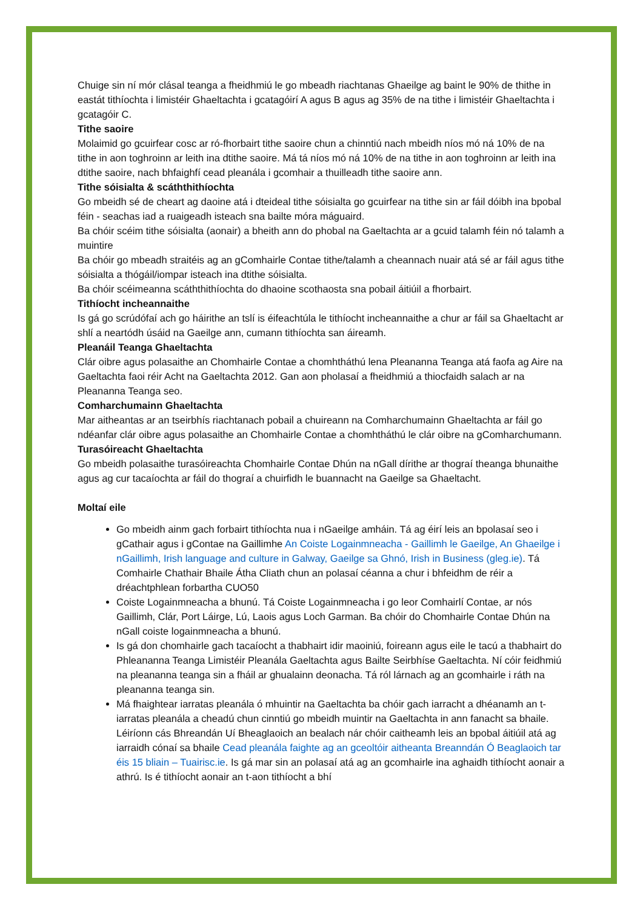Chuige sin ní mór clásal teanga a fheidhmiú le go mbeadh riachtanas Ghaeilge ag baint le 90% de thithe in eastát tithíochta i limistéir Ghaeltachta i gcatagóirí A agus B agus ag 35% de na tithe i limistéir Ghaeltachta i gcatagóir C.
Tithe saoire
Molaimid go gcuirfear cosc ar ró-fhorbairt tithe saoire chun a chinntiú nach mbeidh níos mó ná 10% de na tithe in aon toghroinn ar leith ina dtithe saoire. Má tá níos mó ná 10% de na tithe in aon toghroinn ar leith ina dtithe saoire, nach bhfaighfí cead pleanála i gcomhair a thuilleadh tithe saoire ann.
Tithe sóisialta & scáththithíochta
Go mbeidh sé de cheart ag daoine atá i dteideal tithe sóisialta go gcuirfear na tithe sin ar fáil dóibh ina bpobal féin - seachas iad a ruaigeadh isteach sna bailte móra máguaird.
Ba chóir scéim tithe sóisialta (aonair) a bheith ann do phobal na Gaeltachta ar a gcuid talamh féin nó talamh a muintire
Ba chóir go mbeadh straitéis ag an gComhairle Contae tithe/talamh a cheannach nuair atá sé ar fáil agus tithe sóisialta a thógáil/iompar isteach ina dtithe sóisialta.
Ba chóir scéimeanna scáththithíochta do dhaoine scothaosta sna pobail áitiúil a fhorbairt.
Tithíocht incheannaithe
Is gá go scrúdófaí ach go háirithe an tslí is éifeachtúla le tithíocht incheannaithe a chur ar fáil sa Ghaeltacht ar shlí a neartódh úsáid na Gaeilge ann, cumann tithíochta san áireamh.
Pleanáil Teanga Ghaeltachta
Clár oibre agus polasaithe an Chomhairle Contae a chomhtháthú lena Pleananna Teanga atá faofa ag Aire na Gaeltachta faoi réir Acht na Gaeltachta 2012. Gan aon pholasaí a fheidhmiú a thiocfaidh salach ar na Pleananna Teanga seo.
Comharchumainn Ghaeltachta
Mar aitheantas ar an tseirbhís riachtanach pobail a chuireann na Comharchumainn Ghaeltachta ar fáil go ndéanfar clár oibre agus polasaithe an Chomhairle Contae a chomhtháthú le clár oibre na gComharchumann.
Turasóireacht Ghaeltachta
Go mbeidh polasaithe turasóireachta Chomhairle Contae Dhún na nGall dírithe ar thograí theanga bhunaithe agus ag cur tacaíochta ar fáil do thograí a chuirfidh le buannacht na Gaeilge sa Ghaeltacht.
Moltaí eile
Go mbeidh ainm gach forbairt tithíochta nua i nGaeilge amháin. Tá ag éirí leis an bpolasaí seo i gCathair agus i gContae na Gaillimhe An Coiste Logainmneacha - Gaillimh le Gaeilge, An Ghaeilge i nGaillimh, Irish language and culture in Galway, Gaeilge sa Ghnó, Irish in Business (gleg.ie). Tá Comhairle Chathair Bhaile Átha Cliath chun an polasaí céanna a chur i bhfeidhm de réir a dréachtphlean forbartha CUO50
Coiste Logainmneacha a bhunú. Tá Coiste Logainmneacha i go leor Comhairlí Contae, ar nós Gaillimh, Clár, Port Láirge, Lú, Laois agus Loch Garman. Ba chóir do Chomhairle Contae Dhún na nGall coiste logainmneacha a bhunú.
Is gá don chomhairle gach tacaíocht a thabhairt idir maoiniú, foireann agus eile le tacú a thabhairt do Phleananna Teanga Limistéir Pleanála Gaeltachta agus Bailte Seirbhíse Gaeltachta. Ní cóir feidhmiú na pleananna teanga sin a fháil ar ghualainn deonacha. Tá ról lárnach ag an gcomhairle i ráth na pleananna teanga sin.
Má fhaightear iarratas pleanála ó mhuintir na Gaeltachta ba chóir gach iarracht a dhéanamh an t-iarratas pleanála a cheadú chun cinntiú go mbeidh muintir na Gaeltachta in ann fanacht sa bhaile. Léiríonn cás Bhreandán Uí Bheaglaoich an bealach nár chóir caitheamh leis an bpobal áitiúil atá ag iarraidh cónaí sa bhaile Cead pleanála faighte ag an gceoltóir aitheanta Breanndán Ó Beaglaoich tar éis 15 bliain – Tuairisc.ie. Is gá mar sin an polasaí atá ag an gcomhairle ina aghaidh tithíocht aonair a athrú. Is é tithíocht aonair an t-aon tithíocht a bhí